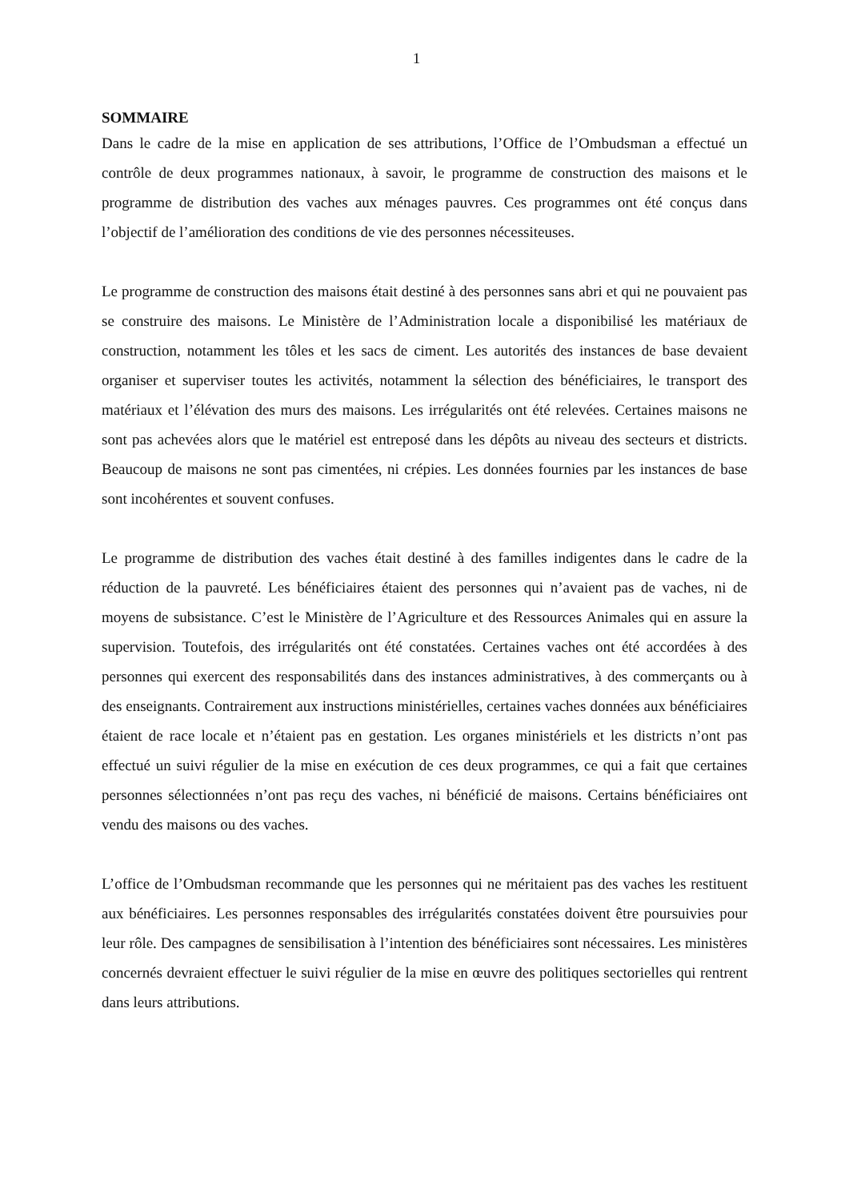1
SOMMAIRE
Dans le cadre de la mise en application de ses attributions, l’Office de l’Ombudsman a effectué un contrôle de deux programmes nationaux, à savoir, le programme de construction des maisons et le programme de distribution des vaches aux ménages pauvres. Ces programmes ont été conçus dans l’objectif de l’amélioration des conditions de vie des personnes nécessiteuses.
Le programme de construction des maisons était destiné à des personnes sans abri et qui ne pouvaient pas se construire des maisons. Le Ministère de l’Administration locale a disponibilisé les matériaux de construction, notamment les tôles et les sacs de ciment. Les autorités des instances de base devaient organiser et superviser toutes les activités, notamment la sélection des bénéficiaires, le transport des matériaux et l’élévation des murs des maisons. Les irrégularités ont été relevées. Certaines maisons ne sont pas achevées alors que le matériel est entreposé dans les dépôts au niveau des secteurs et districts. Beaucoup de maisons ne sont pas cimentées, ni crépies. Les données fournies par les instances de base sont incohérentes et souvent confuses.
Le programme de distribution des vaches était destiné à des familles indigentes dans le cadre de la réduction de la pauvreté. Les bénéficiaires étaient des personnes qui n’avaient pas de vaches, ni de moyens de subsistance. C’est le Ministère de l’Agriculture et des Ressources Animales qui en assure la supervision. Toutefois, des irrégularités ont été constatées. Certaines vaches ont été accordées à des personnes qui exercent des responsabilités dans des instances administratives, à des commerçants ou à des enseignants. Contrairement aux instructions ministérielles, certaines vaches données aux bénéficiaires étaient de race locale et n’étaient pas en gestation. Les organes ministériels et les districts n’ont pas effectué un suivi régulier de la mise en exécution de ces deux programmes, ce qui a fait que certaines personnes sélectionnées n’ont pas reçu des vaches, ni bénéficié de maisons. Certains bénéficiaires ont vendu des maisons ou des vaches.
L’office de l’Ombudsman recommande que les personnes qui ne méritaient pas des vaches les restituent aux bénéficiaires. Les personnes responsables des irrégularités constatées doivent être poursuivies pour leur rôle. Des campagnes de sensibilisation à l’intention des bénéficiaires sont nécessaires. Les ministères concernés devraient effectuer le suivi régulier de la mise en œuvre des politiques sectorielles qui rentrent dans leurs attributions.